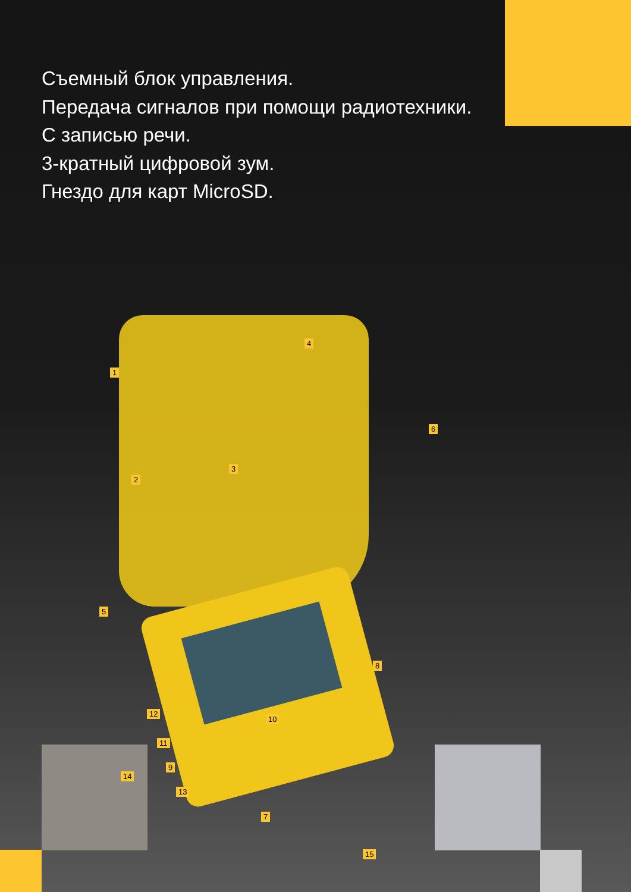Съемный блок управления.
Передача сигналов при помощи радиотехники.
С записью речи.
3-кратный цифровой зум.
Гнездо для карт MicroSD.
4
1
6
3
2
5
8
12
10
11
14
9
13
7
15